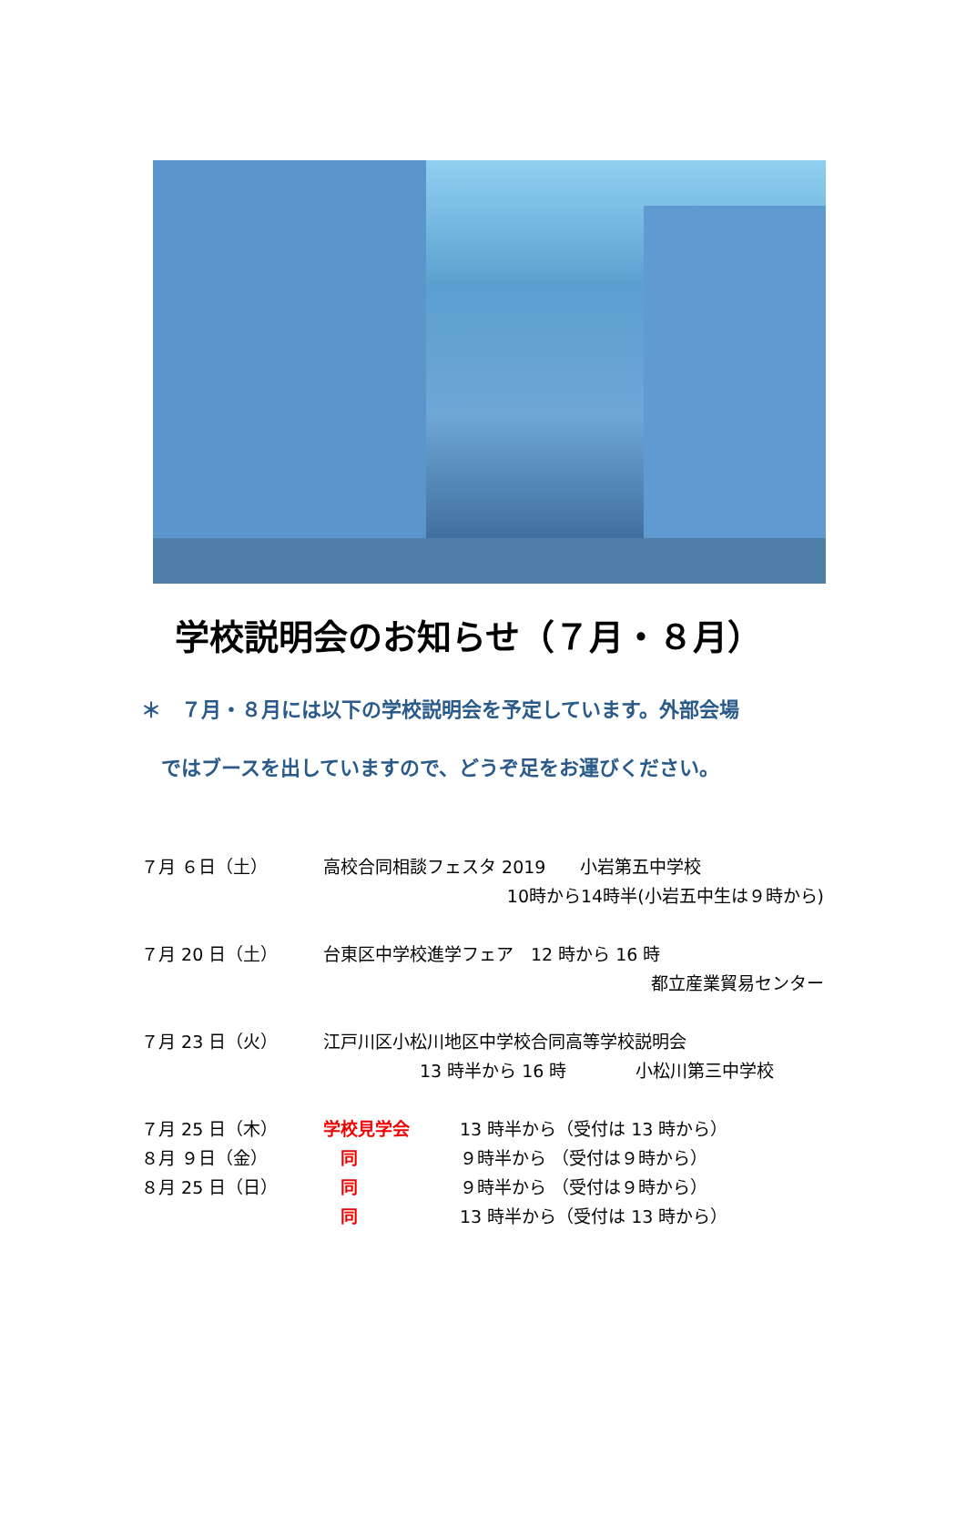学校説明会のお知らせ（７月・８月）
＊　７月・８月には以下の学校説明会を予定しています。外部会場
　ではブースを出していますので、どうぞ足をお運びください。
７月 ６日（土） 高校合同相談フェスタ 2019　　小岩第五中学校
10時から14時半(小岩五中生は９時から)
７月 20 日（土） 台東区中学校進学フェア　12 時から 16 時
都立産業貿易センター
７月 23 日（火） 江戸川区小松川地区中学校合同高等学校説明会
13 時半から 16 時　　　　小松川第三中学校
７月 25 日（木） 学校見学会 13 時半から（受付は 13 時から）
８月 ９日（金）　同 ９時半から （受付は９時から）
８月 25 日（日）　同 ９時半から （受付は９時から）
　同 13 時半から（受付は 13 時から）